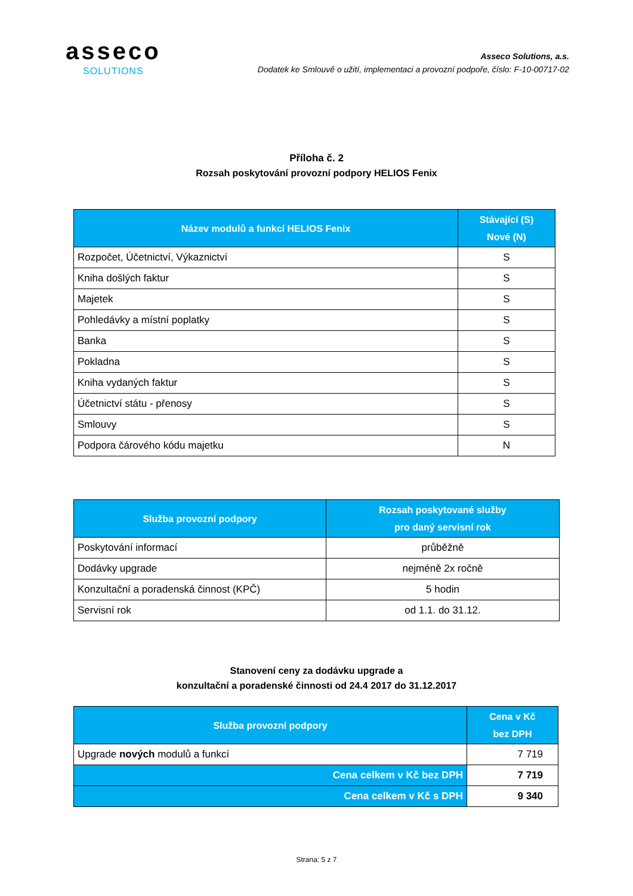asseco
SOLUTIONS
Asseco Solutions, a.s.
Dodatek ke Smlouvě o užití, implementaci a provozní podpoře, číslo: F-10-00717-02
Příloha č. 2
Rozsah poskytování provozní podpory HELIOS Fenix
| Název modulů a funkcí HELIOS Fenix | Stávající (S) Nové (N) |
| --- | --- |
| Rozpočet, Účetnictví, Výkaznictví | S |
| Kniha došlých faktur | S |
| Majetek | S |
| Pohledávky a místní poplatky | S |
| Banka | S |
| Pokladna | S |
| Kniha vydaných faktur | S |
| Účetnictví státu - přenosy | S |
| Smlouvy | S |
| Podpora čárového kódu majetku | N |
| Služba provozní podpory | Rozsah poskytované služby pro daný servisní rok |
| --- | --- |
| Poskytování informací | průběžně |
| Dodávky upgrade | nejméně 2x ročně |
| Konzultační a poradenská činnost (KPČ) | 5 hodin |
| Servisní rok | od 1.1. do 31.12. |
Stanovení ceny za dodávku upgrade a
konzultační a poradenské činnosti od 24.4 2017 do 31.12.2017
| Služba provozní podpory | Cena v Kč bez DPH |
| --- | --- |
| Upgrade nových modulů a funkcí | 7 719 |
| Cena celkem v Kč bez DPH | 7 719 |
| Cena celkem v Kč s DPH | 9 340 |
Strana: 5 z 7